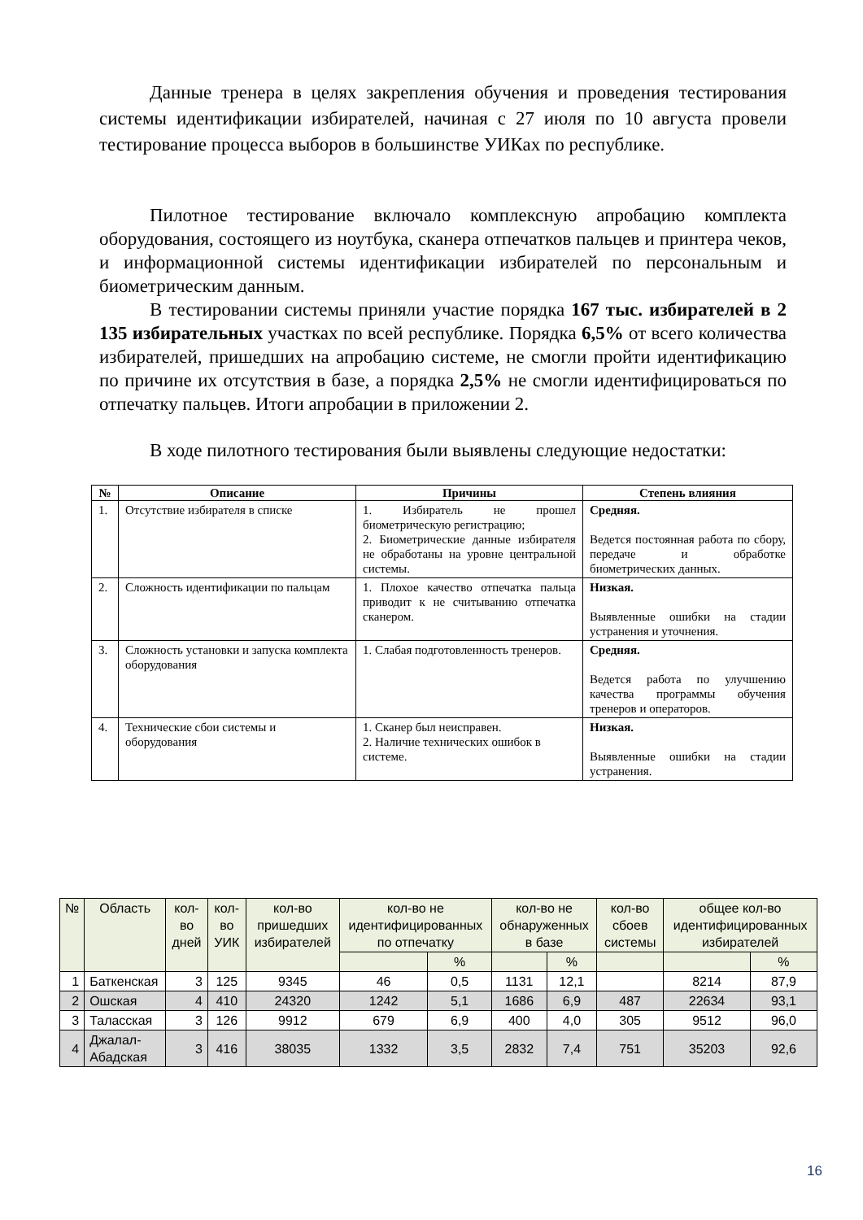Данные тренера в целях закрепления обучения и проведения тестирования системы идентификации избирателей, начиная с 27 июля по 10 августа провели тестирование процесса выборов в большинстве УИКах по республике.
Пилотное тестирование включало комплексную апробацию комплекта оборудования, состоящего из ноутбука, сканера отпечатков пальцев и принтера чеков, и информационной системы идентификации избирателей по персональным и биометрическим данным.
В тестировании системы приняли участие порядка 167 тыс. избирателей в 2 135 избирательных участках по всей республике. Порядка 6,5% от всего количества избирателей, пришедших на апробацию системе, не смогли пройти идентификацию по причине их отсутствия в базе, а порядка 2,5% не смогли идентифицироваться по отпечатку пальцев. Итоги апробации в приложении 2.
В ходе пилотного тестирования были выявлены следующие недостатки:
| № | Описание | Причины | Степень влияния |
| --- | --- | --- | --- |
| 1. | Отсутствие избирателя в списке | 1. Избиратель не прошел биометрическую регистрацию; 2. Биометрические данные избирателя не обработаны на уровне центральной системы. | Средняя. Ведется постоянная работа по сбору, передаче и обработке биометрических данных. |
| 2. | Сложность идентификации по пальцам | 1. Плохое качество отпечатка пальца приводит к не считыванию отпечатка сканером. | Низкая. Выявленные ошибки на стадии устранения и уточнения. |
| 3. | Сложность установки и запуска комплекта оборудования | 1. Слабая подготовленность тренеров. | Средняя. Ведется работа по улучшению качества программы обучения тренеров и операторов. |
| 4. | Технические сбои системы и оборудования | 1. Сканер был неисправен. 2. Наличие технических ошибок в системе. | Низкая. Выявленные ошибки на стадии устранения. |
| № | Область | кол-во дней | кол-во УИК | кол-во пришедших избирателей | кол-во не идентифицированных по отпечатку | | кол-во не обнаруженных в базе | | кол-во сбоев системы | общее кол-во идентифицированных избирателей | |
| --- | --- | --- | --- | --- | --- | --- | --- | --- | --- | --- | --- |
| | | | | | | % | | % | | | % |
| 1 | Баткенская | 3 | 125 | 9345 | 46 | 0,5 | 1131 | 12,1 | | 8214 | 87,9 |
| 2 | Ошская | 4 | 410 | 24320 | 1242 | 5,1 | 1686 | 6,9 | 487 | 22634 | 93,1 |
| 3 | Таласская | 3 | 126 | 9912 | 679 | 6,9 | 400 | 4,0 | 305 | 9512 | 96,0 |
| 4 | Джалал-Абадская | 3 | 416 | 38035 | 1332 | 3,5 | 2832 | 7,4 | 751 | 35203 | 92,6 |
16